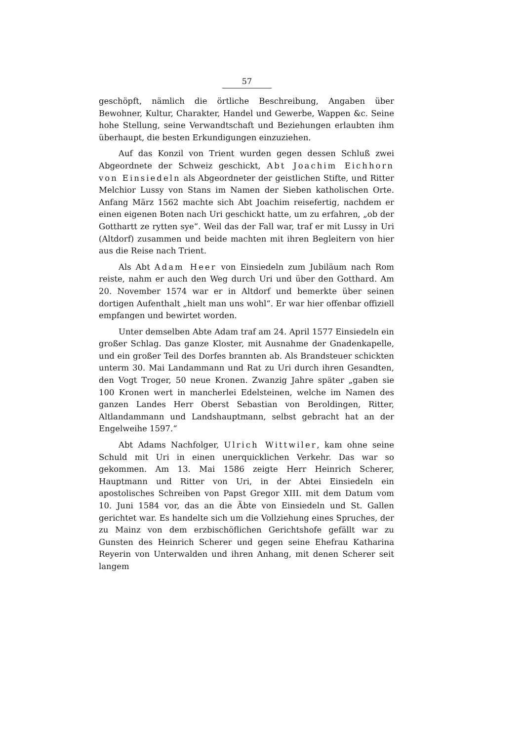57
geschöpft, nämlich die örtliche Beschreibung, Angaben über Bewohner, Kultur, Charakter, Handel und Gewerbe, Wappen &c. Seine hohe Stellung, seine Verwandtschaft und Beziehungen erlaubten ihm überhaupt, die besten Erkundigungen einzuziehen.
Auf das Konzil von Trient wurden gegen dessen Schluß zwei Abgeordnete der Schweiz geschickt, Abt Joachim Eichhorn von Einsiedeln als Abgeordneter der geistlichen Stifte, und Ritter Melchior Lussy von Stans im Namen der Sieben katholischen Orte. Anfang März 1562 machte sich Abt Joachim reisefertig, nachdem er einen eigenen Boten nach Uri geschickt hatte, um zu erfahren, „ob der Gotthartt ze rytten sye“. Weil das der Fall war, traf er mit Lussy in Uri (Altdorf) zusammen und beide machten mit ihren Begleitern von hier aus die Reise nach Trient.
Als Abt Adam Heer von Einsiedeln zum Jubiläum nach Rom reiste, nahm er auch den Weg durch Uri und über den Gotthard. Am 20. November 1574 war er in Altdorf und bemerkte über seinen dortigen Aufenthalt „hielt man uns wohl“. Er war hier offenbar offiziell empfangen und bewirtet worden.
Unter demselben Abte Adam traf am 24. April 1577 Einsiedeln ein großer Schlag. Das ganze Kloster, mit Ausnahme der Gnadenkapelle, und ein großer Teil des Dorfes brannten ab. Als Brandsteuer schickten unterm 30. Mai Landammann und Rat zu Uri durch ihren Gesandten, den Vogt Troger, 50 neue Kronen. Zwanzig Jahre später „gaben sie 100 Kronen wert in mancherlei Edelsteinen, welche im Namen des ganzen Landes Herr Oberst Sebastian von Beroldingen, Ritter, Altlandammann und Landshauptmann, selbst gebracht hat an der Engelweihe 1597.“
Abt Adams Nachfolger, Ulrich Wittwiler, kam ohne seine Schuld mit Uri in einen unerquicklichen Verkehr. Das war so gekommen. Am 13. Mai 1586 zeigte Herr Heinrich Scherer, Hauptmann und Ritter von Uri, in der Abtei Einsiedeln ein apostolisches Schreiben von Papst Gregor XIII. mit dem Datum vom 10. Juni 1584 vor, das an die Äbte von Einsiedeln und St. Gallen gerichtet war. Es handelte sich um die Vollziehung eines Spruches, der zu Mainz von dem erzbischöflichen Gerichtshofe gefällt war zu Gunsten des Heinrich Scherer und gegen seine Ehefrau Katharina Reyerin von Unterwalden und ihren Anhang, mit denen Scherer seit langem